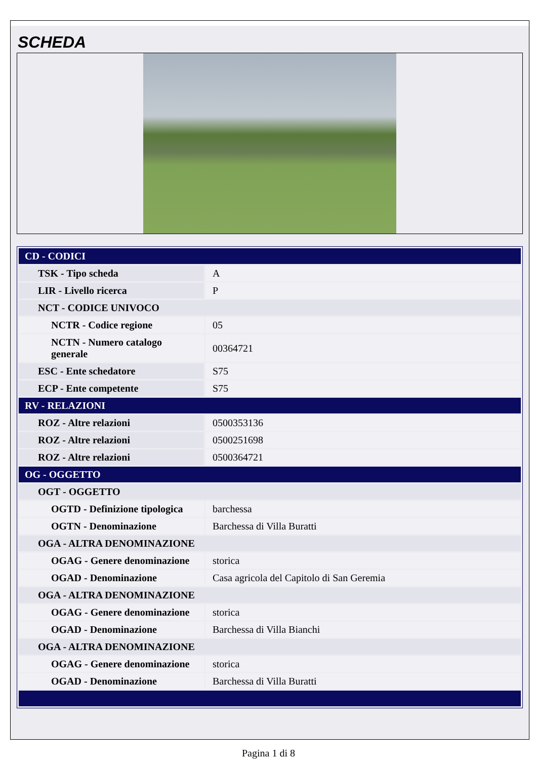SCHEDA
| CD - CODICI | |
| TSK - Tipo scheda | A |
| LIR - Livello ricerca | P |
| NCT - CODICE UNIVOCO | |
| NCTR - Codice regione | 05 |
| NCTN - Numero catalogo generale | 00364721 |
| ESC - Ente schedatore | S75 |
| ECP - Ente competente | S75 |
| RV - RELAZIONI | |
| ROZ - Altre relazioni | 0500353136 |
| ROZ - Altre relazioni | 0500251698 |
| ROZ - Altre relazioni | 0500364721 |
| OG - OGGETTO | |
| OGT - OGGETTO | |
| OGTD - Definizione tipologica | barchessa |
| OGTN - Denominazione | Barchessa di Villa Buratti |
| OGA - ALTRA DENOMINAZIONE | |
| OGAG - Genere denominazione | storica |
| OGAD - Denominazione | Casa agricola del Capitolo di San Geremia |
| OGA - ALTRA DENOMINAZIONE | |
| OGAG - Genere denominazione | storica |
| OGAD - Denominazione | Barchessa di Villa Bianchi |
| OGA - ALTRA DENOMINAZIONE | |
| OGAG - Genere denominazione | storica |
| OGAD - Denominazione | Barchessa di Villa Buratti |
Pagina 1 di 8